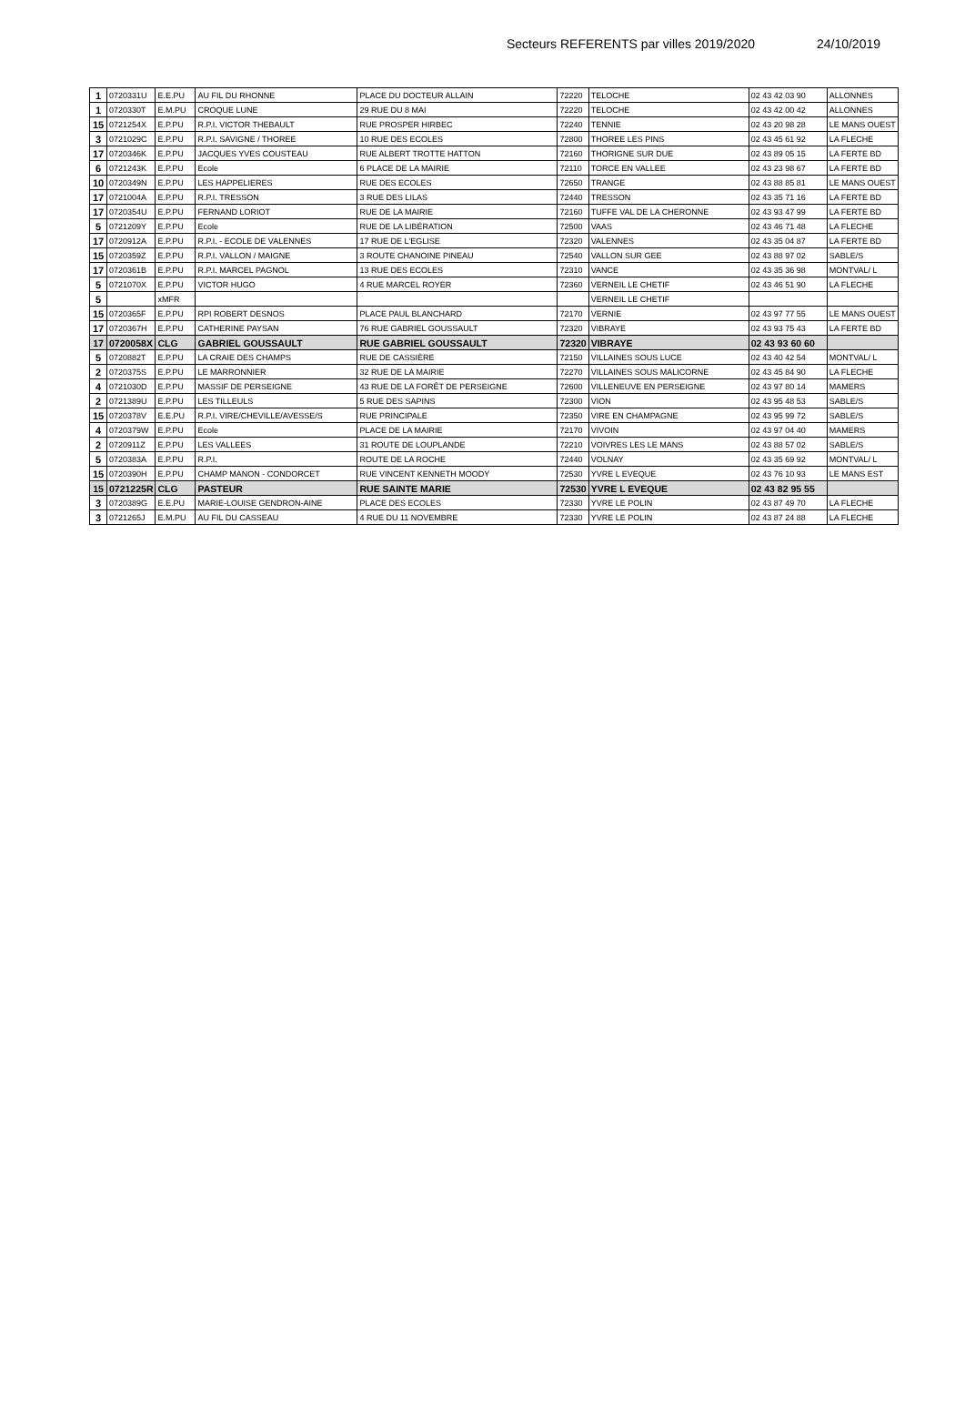Secteurs REFERENTS par villes 2019/2020 24/10/2019
| 1 | 0720331U | E.E.PU | AU FIL DU RHONNE | PLACE DU DOCTEUR ALLAIN | 72220 | TELOCHE | 02 43 42 03 90 | ALLONNES |
| 1 | 0720330T | E.M.PU | CROQUE LUNE | 29 RUE DU 8 MAI | 72220 | TELOCHE | 02 43 42 00 42 | ALLONNES |
| 15 | 0721254X | E.P.PU | R.P.I. VICTOR THEBAULT | RUE PROSPER HIRBEC | 72240 | TENNIE | 02 43 20 98 28 | LE MANS OUEST |
| 3 | 0721029C | E.P.PU | R.P.I. SAVIGNE / THOREE | 10 RUE DES ECOLES | 72800 | THOREE LES PINS | 02 43 45 61 92 | LA FLECHE |
| 17 | 0720346K | E.P.PU | JACQUES YVES COUSTEAU | RUE ALBERT TROTTE HATTON | 72160 | THORIGNE SUR DUE | 02 43 89 05 15 | LA FERTE BD |
| 6 | 0721243K | E.P.PU | Ecole | 6 PLACE DE LA MAIRIE | 72110 | TORCE EN VALLEE | 02 43 23 98 67 | LA FERTE BD |
| 10 | 0720349N | E.P.PU | LES HAPPELIERES | RUE DES ECOLES | 72650 | TRANGE | 02 43 88 85 81 | LE MANS OUEST |
| 17 | 0721004A | E.P.PU | R.P.I. TRESSON | 3 RUE DES LILAS | 72440 | TRESSON | 02 43 35 71 16 | LA FERTE BD |
| 17 | 0720354U | E.P.PU | FERNAND LORIOT | RUE DE LA MAIRIE | 72160 | TUFFE VAL DE LA CHERONNE | 02 43 93 47 99 | LA FERTE BD |
| 5 | 0721209Y | E.P.PU | Ecole | RUE DE LA LIBÉRATION | 72500 | VAAS | 02 43 46 71 48 | LA FLECHE |
| 17 | 0720912A | E.P.PU | R.P.I. - ECOLE DE VALENNES | 17 RUE DE L'EGLISE | 72320 | VALENNES | 02 43 35 04 87 | LA FERTE BD |
| 15 | 0720359Z | E.P.PU | R.P.I. VALLON / MAIGNE | 3 ROUTE CHANOINE PINEAU | 72540 | VALLON SUR GEE | 02 43 88 97 02 | SABLE/S |
| 17 | 0720361B | E.P.PU | R.P.I. MARCEL PAGNOL | 13 RUE DES ECOLES | 72310 | VANCE | 02 43 35 36 98 | MONTVAL/ L |
| 5 | 0721070X | E.P.PU | VICTOR HUGO | 4 RUE MARCEL ROYER | 72360 | VERNEIL LE CHETIF | 02 43 46 51 90 | LA FLECHE |
| 5 | | xMFR | | | | VERNEIL LE CHETIF | | |
| 15 | 0720365F | E.P.PU | RPI ROBERT DESNOS | PLACE PAUL BLANCHARD | 72170 | VERNIE | 02 43 97 77 55 | LE MANS OUEST |
| 17 | 0720367H | E.P.PU | CATHERINE PAYSAN | 76 RUE GABRIEL GOUSSAULT | 72320 | VIBRAYE | 02 43 93 75 43 | LA FERTE BD |
| 17 | 0720058X | CLG | GABRIEL GOUSSAULT | RUE GABRIEL GOUSSAULT | 72320 | VIBRAYE | 02 43 93 60 60 | |
| 5 | 0720882T | E.P.PU | LA CRAIE DES CHAMPS | RUE DE CASSIÈRE | 72150 | VILLAINES SOUS LUCE | 02 43 40 42 54 | MONTVAL/ L |
| 2 | 0720375S | E.P.PU | LE MARRONNIER | 32 RUE DE LA MAIRIE | 72270 | VILLAINES SOUS MALICORNE | 02 43 45 84 90 | LA FLECHE |
| 4 | 0721030D | E.P.PU | MASSIF DE PERSEIGNE | 43 RUE DE LA FORÊT DE PERSEIGNE | 72600 | VILLENEUVE EN PERSEIGNE | 02 43 97 80 14 | MAMERS |
| 2 | 0721389U | E.P.PU | LES TILLEULS | 5 RUE DES SAPINS | 72300 | VION | 02 43 95 48 53 | SABLE/S |
| 15 | 0720378V | E.E.PU | R.P.I. VIRE/CHEVILLE/AVESSE/S | RUE PRINCIPALE | 72350 | VIRE EN CHAMPAGNE | 02 43 95 99 72 | SABLE/S |
| 4 | 0720379W | E.P.PU | Ecole | PLACE DE LA MAIRIE | 72170 | VIVOIN | 02 43 97 04 40 | MAMERS |
| 2 | 0720911Z | E.P.PU | LES VALLEES | 31 ROUTE DE LOUPLANDE | 72210 | VOIVRES LES LE MANS | 02 43 88 57 02 | SABLE/S |
| 5 | 0720383A | E.P.PU | R.P.I. | ROUTE DE LA ROCHE | 72440 | VOLNAY | 02 43 35 69 92 | MONTVAL/ L |
| 15 | 0720390H | E.P.PU | CHAMP MANON - CONDORCET | RUE VINCENT KENNETH MOODY | 72530 | YVRE L EVEQUE | 02 43 76 10 93 | LE MANS EST |
| 15 | 0721225R | CLG | PASTEUR | RUE SAINTE MARIE | 72530 | YVRE L EVEQUE | 02 43 82 95 55 | |
| 3 | 0720389G | E.E.PU | MARIE-LOUISE GENDRON-AINE | PLACE DES ECOLES | 72330 | YVRE LE POLIN | 02 43 87 49 70 | LA FLECHE |
| 3 | 0721265J | E.M.PU | AU FIL DU CASSEAU | 4 RUE DU 11 NOVEMBRE | 72330 | YVRE LE POLIN | 02 43 87 24 88 | LA FLECHE |